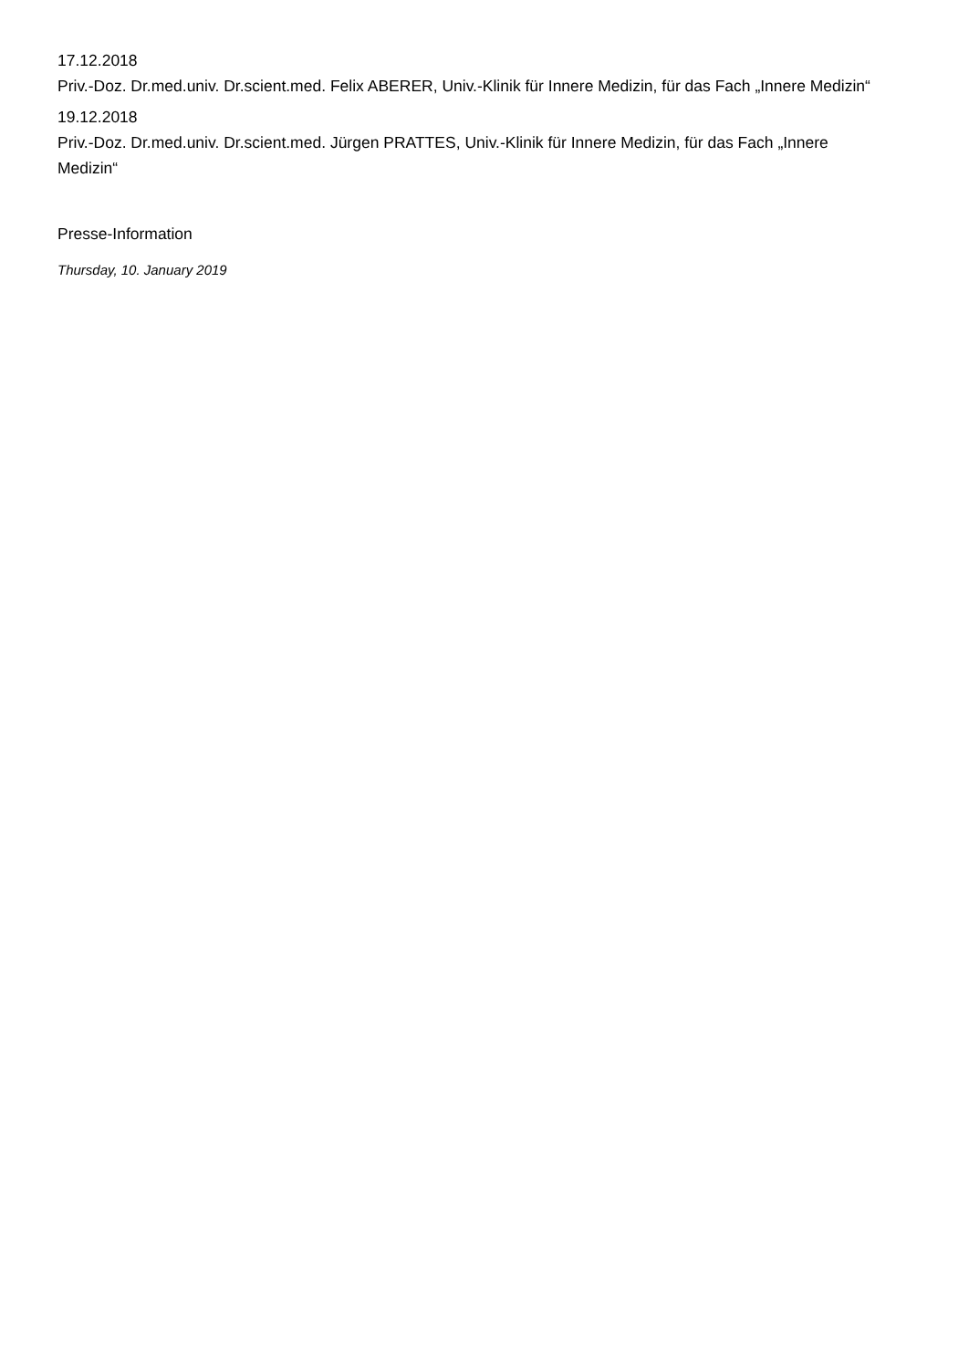17.12.2018
Priv.-Doz. Dr.med.univ. Dr.scient.med. Felix ABERER, Univ.-Klinik für Innere Medizin, für das Fach „Innere Medizin“
19.12.2018
Priv.-Doz. Dr.med.univ. Dr.scient.med. Jürgen PRATTES, Univ.-Klinik für Innere Medizin, für das Fach „Innere Medizin“
Presse-Information
Thursday, 10. January 2019